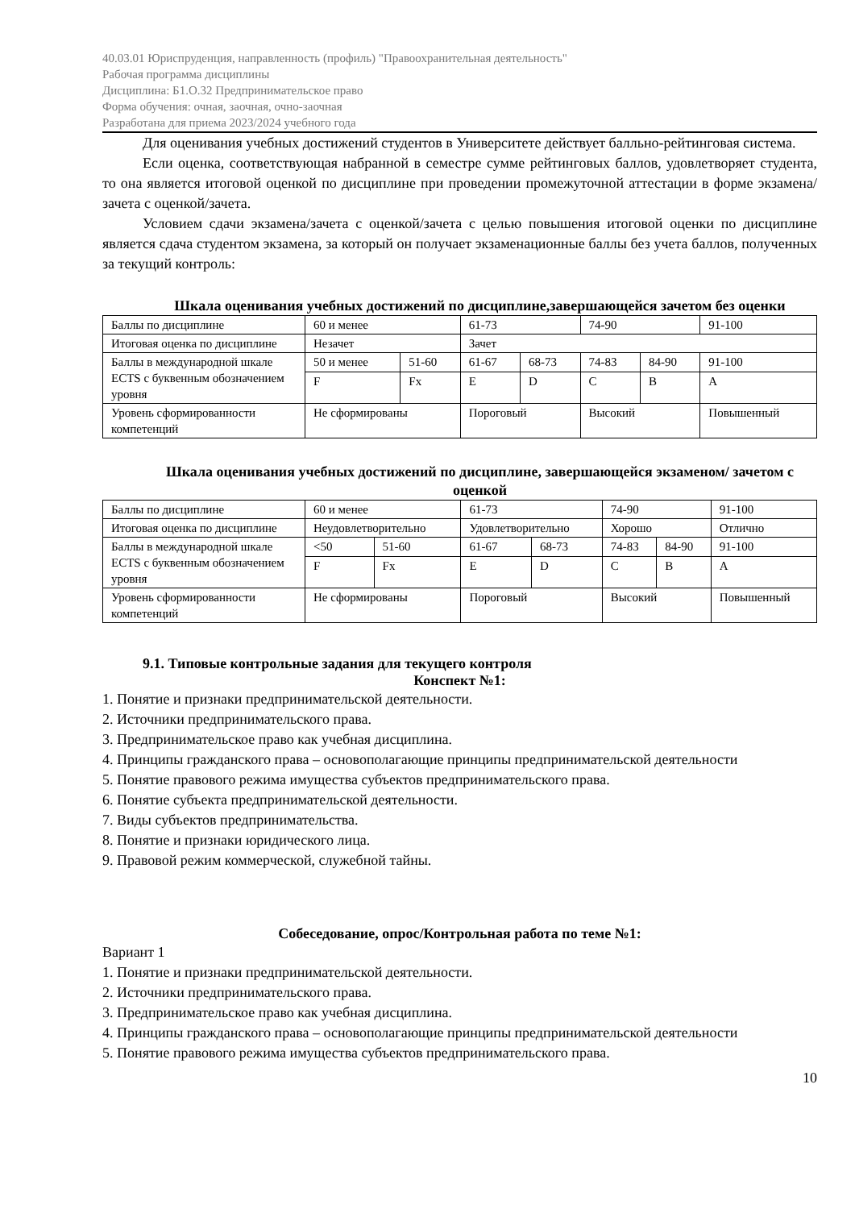40.03.01 Юриспруденция, направленность (профиль) "Правоохранительная деятельность"
Рабочая программа дисциплины
Дисциплина: Б1.О.32 Предпринимательское право
Форма обучения: очная, заочная, очно-заочная
Разработана для приема 2023/2024 учебного года
Для оценивания учебных достижений студентов в Университете действует балльно-рейтинговая система.
Если оценка, соответствующая набранной в семестре сумме рейтинговых баллов, удовлетворяет студента, то она является итоговой оценкой по дисциплине при проведении промежуточной аттестации в форме экзамена/зачета с оценкой/зачета.
Условием сдачи экзамена/зачета с оценкой/зачета с целью повышения итоговой оценки по дисциплине является сдача студентом экзамена, за который он получает экзаменационные баллы без учета баллов, полученных за текущий контроль:
Шкала оценивания учебных достижений по дисциплине,завершающейся зачетом без оценки
| Баллы по дисциплине | 60 и менее | | 61-73 | | 74-90 | | 91-100 |
| Итоговая оценка по дисциплине | Незачет | | Зачет | | | | |
| Баллы в международной шкале ECTS с буквенным обозначением уровня | 50 и менее | 51-60 | 61-67 | 68-73 | 74-83 | 84-90 | 91-100 |
| | F | Fx | E | D | C | B | A |
| Уровень сформированности компетенций | Не сформированы | | Пороговый | | Высокий | | Повышенный |
Шкала оценивания учебных достижений по дисциплине, завершающейся экзаменом/ зачетом с оценкой
| Баллы по дисциплине | 60 и менее | | 61-73 | | 74-90 | | 91-100 |
| Итоговая оценка по дисциплине | Неудовлетворительно | | Удовлетворительно | | Хорошо | | Отлично |
| Баллы в международной шкале ECTS с буквенным обозначением уровня | <50 | 51-60 | 61-67 | 68-73 | 74-83 | 84-90 | 91-100 |
| | F | Fx | E | D | C | B | A |
| Уровень сформированности компетенций | Не сформированы | | Пороговый | | Высокий | | Повышенный |
9.1. Типовые контрольные задания для текущего контроля
Конспект №1:
1. Понятие и признаки предпринимательской деятельности.
2. Источники предпринимательского права.
3. Предпринимательское право как учебная дисциплина.
4. Принципы гражданского права – основополагающие принципы предпринимательской деятельности
5. Понятие правового режима имущества субъектов предпринимательского права.
6. Понятие субъекта предпринимательской деятельности.
7. Виды субъектов предпринимательства.
8. Понятие и признаки юридического лица.
9. Правовой режим коммерческой, служебной тайны.
Собеседование, опрос/Контрольная работа по теме №1:
Вариант 1
1. Понятие и признаки предпринимательской деятельности.
2. Источники предпринимательского права.
3. Предпринимательское право как учебная дисциплина.
4. Принципы гражданского права – основополагающие принципы предпринимательской деятельности
5. Понятие правового режима имущества субъектов предпринимательского права.
10